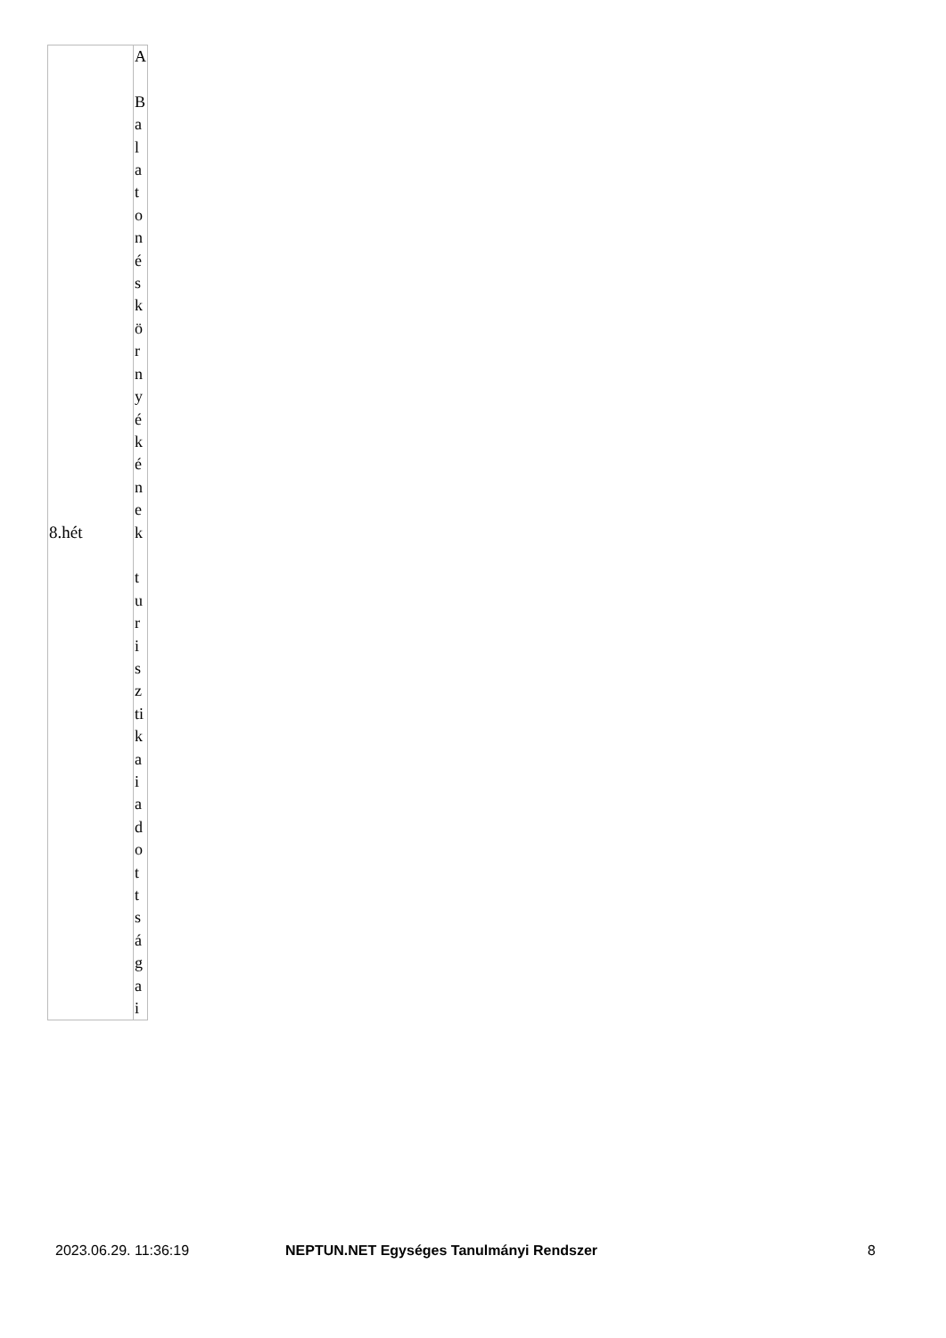| 8.hét | A B a l a t o n é s k ö r n y é k é n e k t u r i s z ti k a i a d o t t s á g a i |
2023.06.29. 11:36:19 NEPTUN.NET Egységes Tanulmányi Rendszer
8